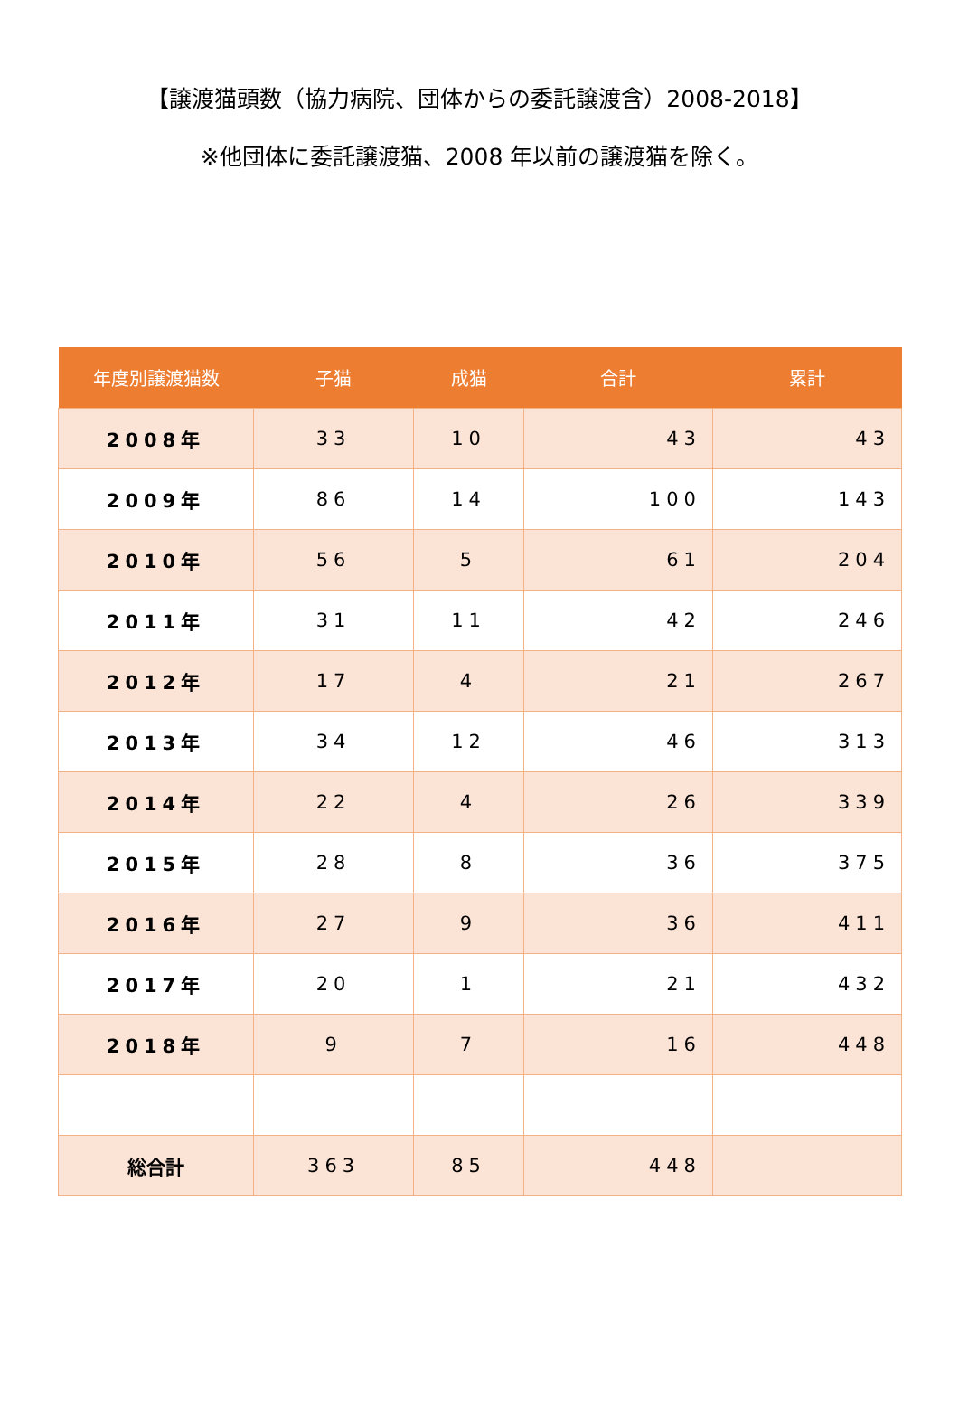【譲渡猫頭数（協力病院、団体からの委託譲渡含）2008-2018】
※他団体に委託譲渡猫、2008 年以前の譲渡猫を除く。
| 年度別譲渡猫数 | 子猫 | 成猫 | 合計 | 累計 |
| --- | --- | --- | --- | --- |
| 2008年 | 33 | 10 | 43 | 43 |
| 2009年 | 86 | 14 | 100 | 143 |
| 2010年 | 56 | 5 | 61 | 204 |
| 2011年 | 31 | 11 | 42 | 246 |
| 2012年 | 17 | 4 | 21 | 267 |
| 2013年 | 34 | 12 | 46 | 313 |
| 2014年 | 22 | 4 | 26 | 339 |
| 2015年 | 28 | 8 | 36 | 375 |
| 2016年 | 27 | 9 | 36 | 411 |
| 2017年 | 20 | 1 | 21 | 432 |
| 2018年 | 9 | 7 | 16 | 448 |
| 総合計 | 363 | 85 | 448 | |